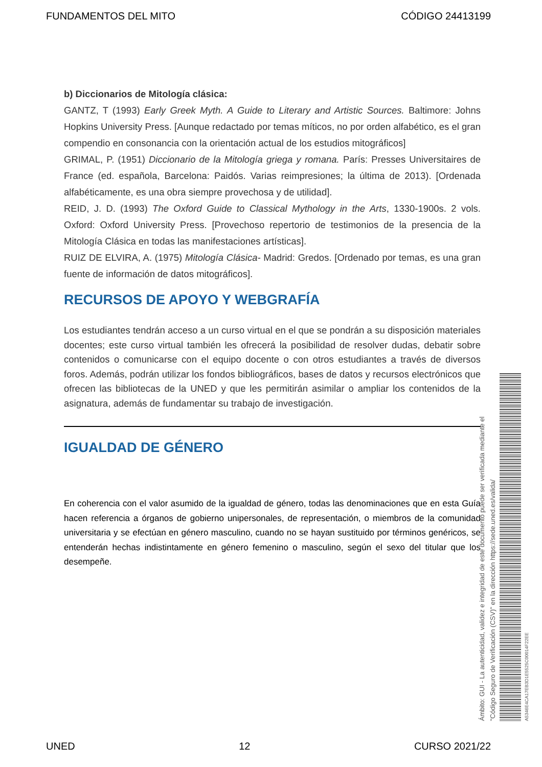FUNDAMENTOS DEL MITO CÓDIGO 24413199
b) Diccionarios de Mitología clásica:
GANTZ, T (1993) Early Greek Myth. A Guide to Literary and Artistic Sources. Baltimore: Johns Hopkins University Press. [Aunque redactado por temas míticos, no por orden alfabético, es el gran compendio en consonancia con la orientación actual de los estudios mitográficos]
GRIMAL, P. (1951) Diccionario de la Mitología griega y romana. París: Presses Universitaires de France (ed. española, Barcelona: Paidós. Varias reimpresiones; la última de 2013). [Ordenada alfabéticamente, es una obra siempre provechosa y de utilidad].
REID, J. D. (1993) The Oxford Guide to Classical Mythology in the Arts, 1330-1900s. 2 vols. Oxford: Oxford University Press. [Provechoso repertorio de testimonios de la presencia de la Mitología Clásica en todas las manifestaciones artísticas].
RUIZ DE ELVIRA, A. (1975) Mitología Clásica- Madrid: Gredos. [Ordenado por temas, es una gran fuente de información de datos mitográficos].
RECURSOS DE APOYO Y WEBGRAFÍA
Los estudiantes tendrán acceso a un curso virtual en el que se pondrán a su disposición materiales docentes; este curso virtual también les ofrecerá la posibilidad de resolver dudas, debatir sobre contenidos o comunicarse con el equipo docente o con otros estudiantes a través de diversos foros. Además, podrán utilizar los fondos bibliográficos, bases de datos y recursos electrónicos que ofrecen las bibliotecas de la UNED y que les permitirán asimilar o ampliar los contenidos de la asignatura, además de fundamentar su trabajo de investigación.
IGUALDAD DE GÉNERO
En coherencia con el valor asumido de la igualdad de género, todas las denominaciones que en esta Guía hacen referencia a órganos de gobierno unipersonales, de representación, o miembros de la comunidad universitaria y se efectúan en género masculino, cuando no se hayan sustituido por términos genéricos, se entenderán hechas indistintamente en género femenino o masculino, según el sexo del titular que los desempeñe.
Ámbito: GUI - La autenticidad, validez e integridad de este documento puede ser verificada mediante el
"Código Seguro de Verificación (CSV)" en la dirección https://sede.uned.es/valida/
A5346E4CA17EB3D1E5525C00014F22EE
UNED 12 CURSO 2021/22